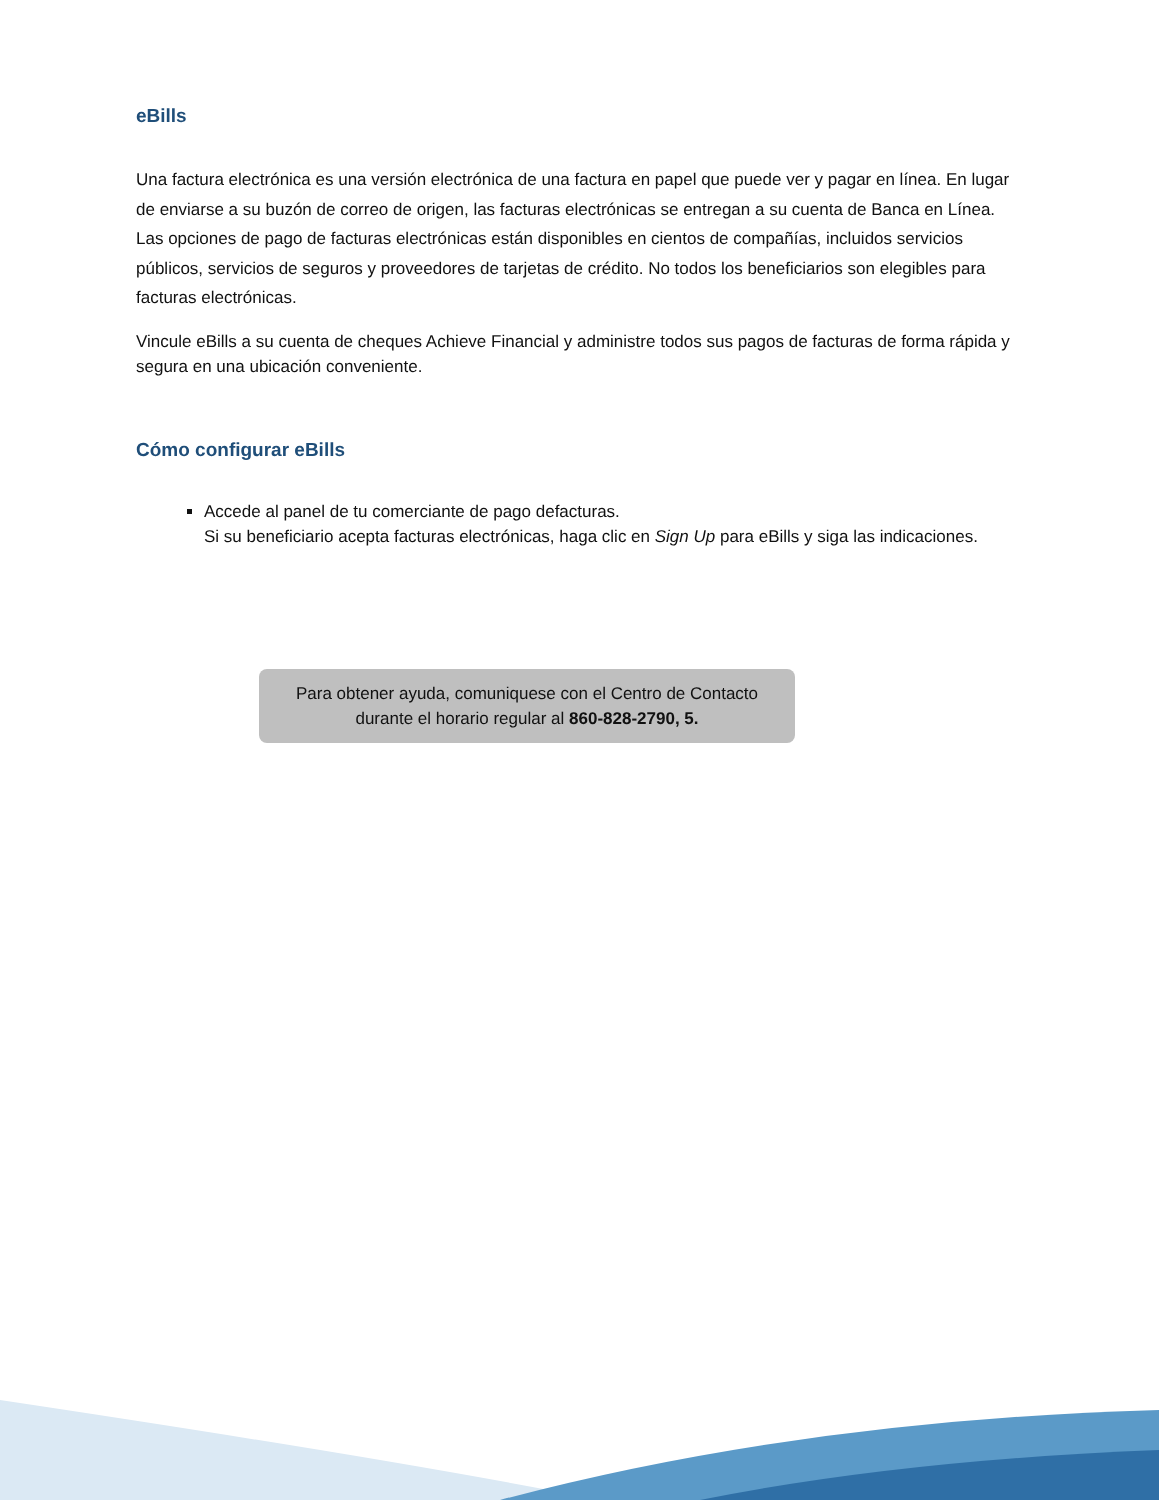eBills
Una factura electrónica es una versión electrónica de una factura en papel que puede ver y pagar en línea. En lugar de enviarse a su buzón de correo de origen, las facturas electrónicas se entregan a su cuenta de Banca en Línea. Las opciones de pago de facturas electrónicas están disponibles en cientos de compañías, incluidos servicios públicos, servicios de seguros y proveedores de tarjetas de crédito. No todos los beneficiarios son elegibles para facturas electrónicas.
Vincule eBills a su cuenta de cheques Achieve Financial y administre todos sus pagos de facturas de forma rápida y segura en una ubicación conveniente.
Cómo configurar eBills
Accede al panel de tu comerciante de pago defacturas.
Si su beneficiario acepta facturas electrónicas, haga clic en Sign Up para eBills y siga las indicaciones.
Para obtener ayuda, comuniquese con el Centro de Contacto durante el horario regular al 860-828-2790, 5.